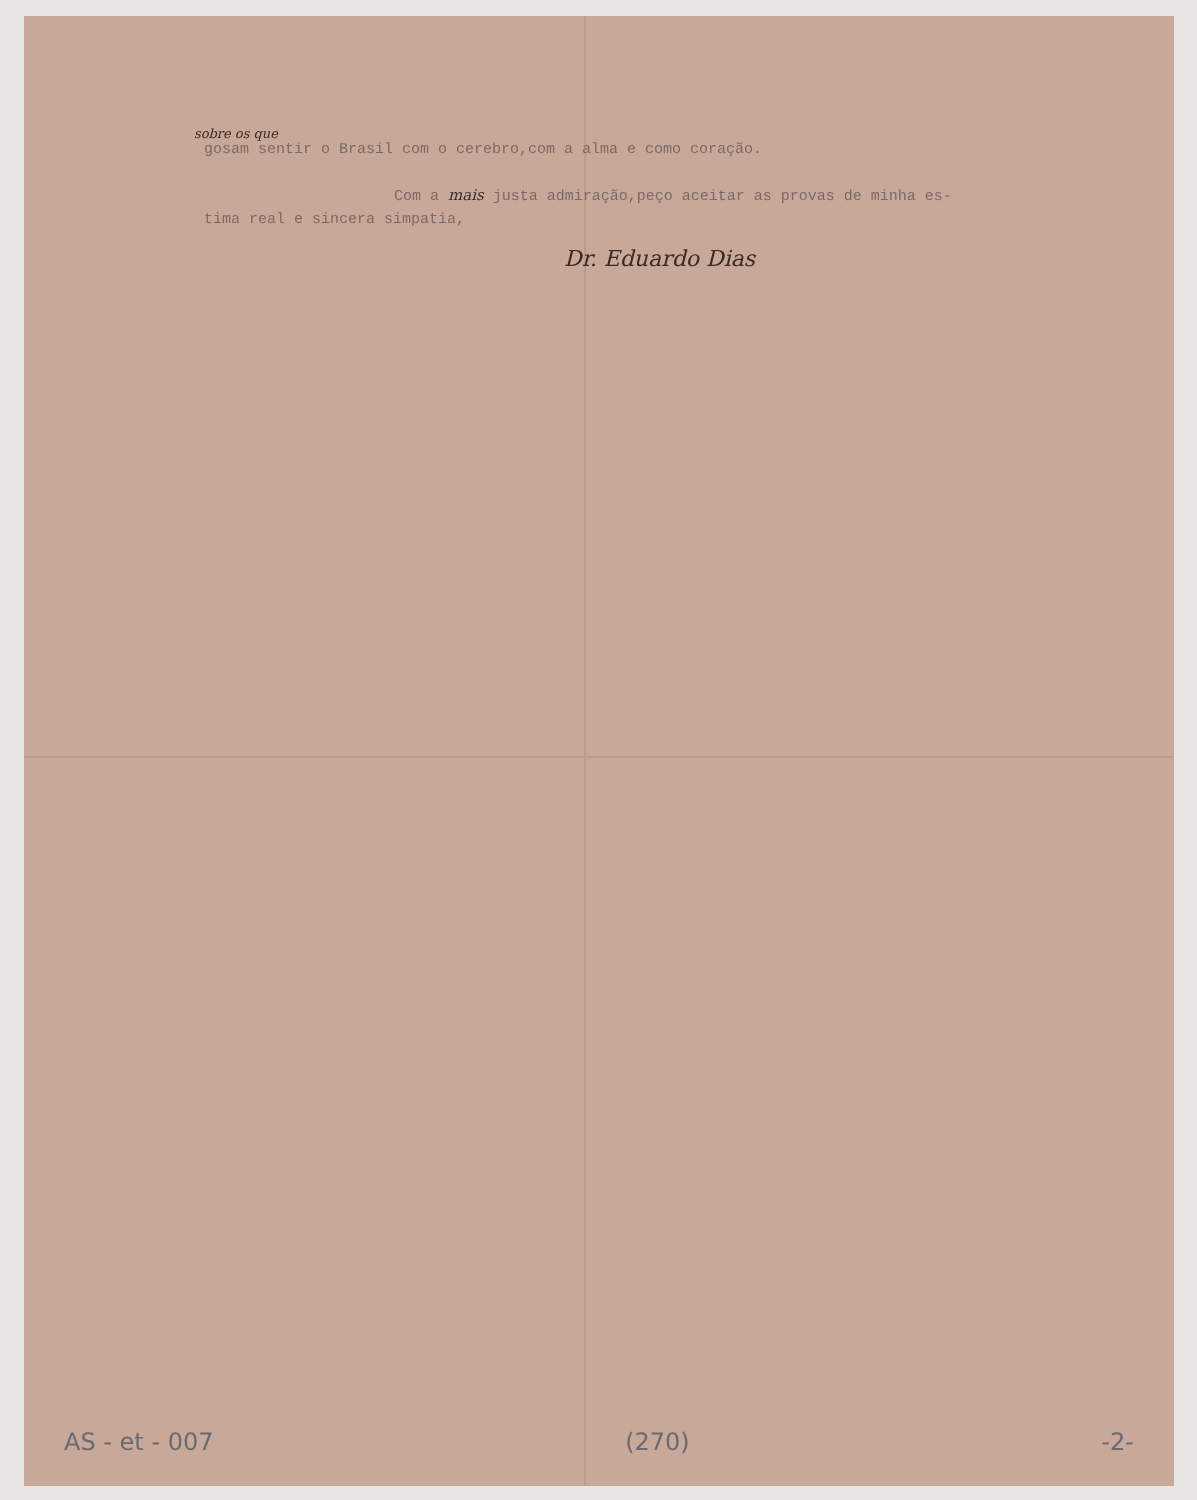sobre os que
gosam sentir o Brasil com o cerebro,com a alma e como coração.
Com a mais justa admiração,peço aceitar as provas de minha es-
tima real e sincera simpatia,
Dr. Eduardo Dias
AS - et - 007 (270) -2-